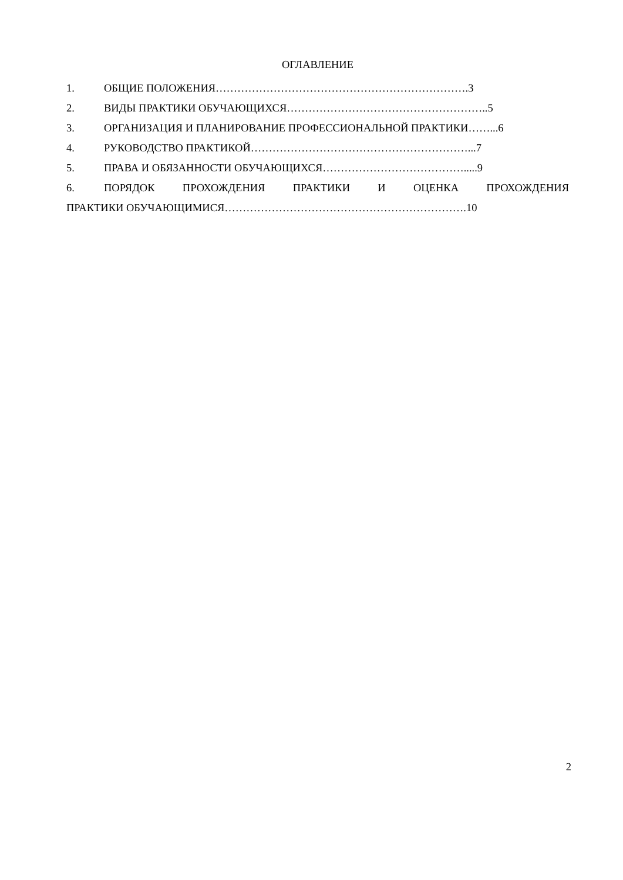ОГЛАВЛЕНИЕ
1. ОБЩИЕ ПОЛОЖЕНИЯ…………………………………………………………….3
2. ВИДЫ ПРАКТИКИ ОБУЧАЮЩИХСЯ………………………………………………..5
3. ОРГАНИЗАЦИЯ И ПЛАНИРОВАНИЕ ПРОФЕССИОНАЛЬНОЙ ПРАКТИКИ……...6
4. РУКОВОДСТВО ПРАКТИКОЙ……………………………………………………...7
5. ПРАВА И ОБЯЗАННОСТИ ОБУЧАЮЩИХСЯ………………………………….....9
6. ПОРЯДОК ПРОХОЖДЕНИЯ ПРАКТИКИ И ОЦЕНКА ПРОХОЖДЕНИЯ
ПРАКТИКИ ОБУЧАЮЩИМИСЯ………………………………………………………….10
2